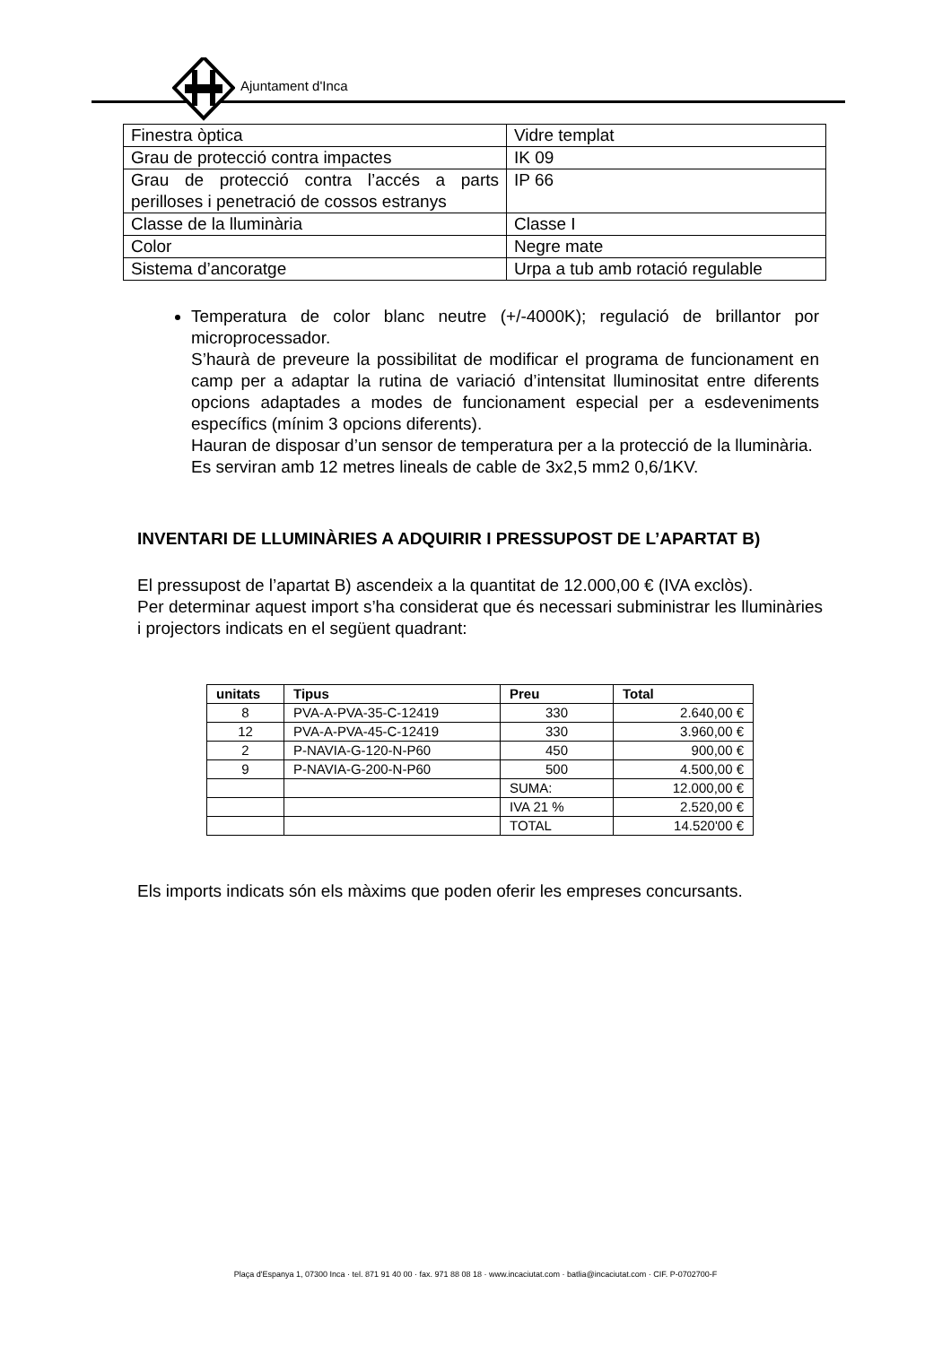Ajuntament d'Inca
| Finestra òptica | Vidre templat |
| Grau de protecció contra impactes | IK 09 |
| Grau de protecció contra l’accés a parts perilloses i penetració de cossos estranys | IP 66 |
| Classe de la lluminària | Classe I |
| Color | Negre mate |
| Sistema d’ancoratge | Urpa a tub amb rotació regulable |
Temperatura de color blanc neutre (+/-4000K); regulació de brillantor por microprocessador.
S’haurà de preveure la possibilitat de modificar el programa de funcionament en camp per a adaptar la rutina de variació d’intensitat lluminositat entre diferents opcions adaptades a modes de funcionament especial per a esdeveniments específics (mínim 3 opcions diferents).
Hauran de disposar d’un sensor de temperatura per a la protecció de la lluminària.
Es serviran amb 12 metres lineals de cable de 3x2,5 mm2 0,6/1KV.
INVENTARI DE LLUMINÀRIES A ADQUIRIR I PRESSUPOST DE L’APARTAT B)
El pressupost de l’apartat B) ascendeix a la quantitat de 12.000,00 € (IVA exclòs).
Per determinar aquest import s’ha considerat que és necessari subministrar les lluminàries i projectors indicats en el següent quadrant:
| unitats | Tipus | Preu | Total |
| --- | --- | --- | --- |
| 8 | PVA-A-PVA-35-C-12419 | 330 | 2.640,00 € |
| 12 | PVA-A-PVA-45-C-12419 | 330 | 3.960,00 € |
| 2 | P-NAVIA-G-120-N-P60 | 450 | 900,00 € |
| 9 | P-NAVIA-G-200-N-P60 | 500 | 4.500,00 € |
| | | SUMA: | 12.000,00 € |
| | | IVA 21 % | 2.520,00 € |
| | | TOTAL | 14.520'00 € |
Els imports indicats són els màxims que poden oferir les empreses concursants.
Plaça d'Espanya 1, 07300 Inca · tel. 871 91 40 00 · fax. 971 88 08 18 · www.incaciutat.com · batlia@incaciutat.com · CIF. P-0702700-F